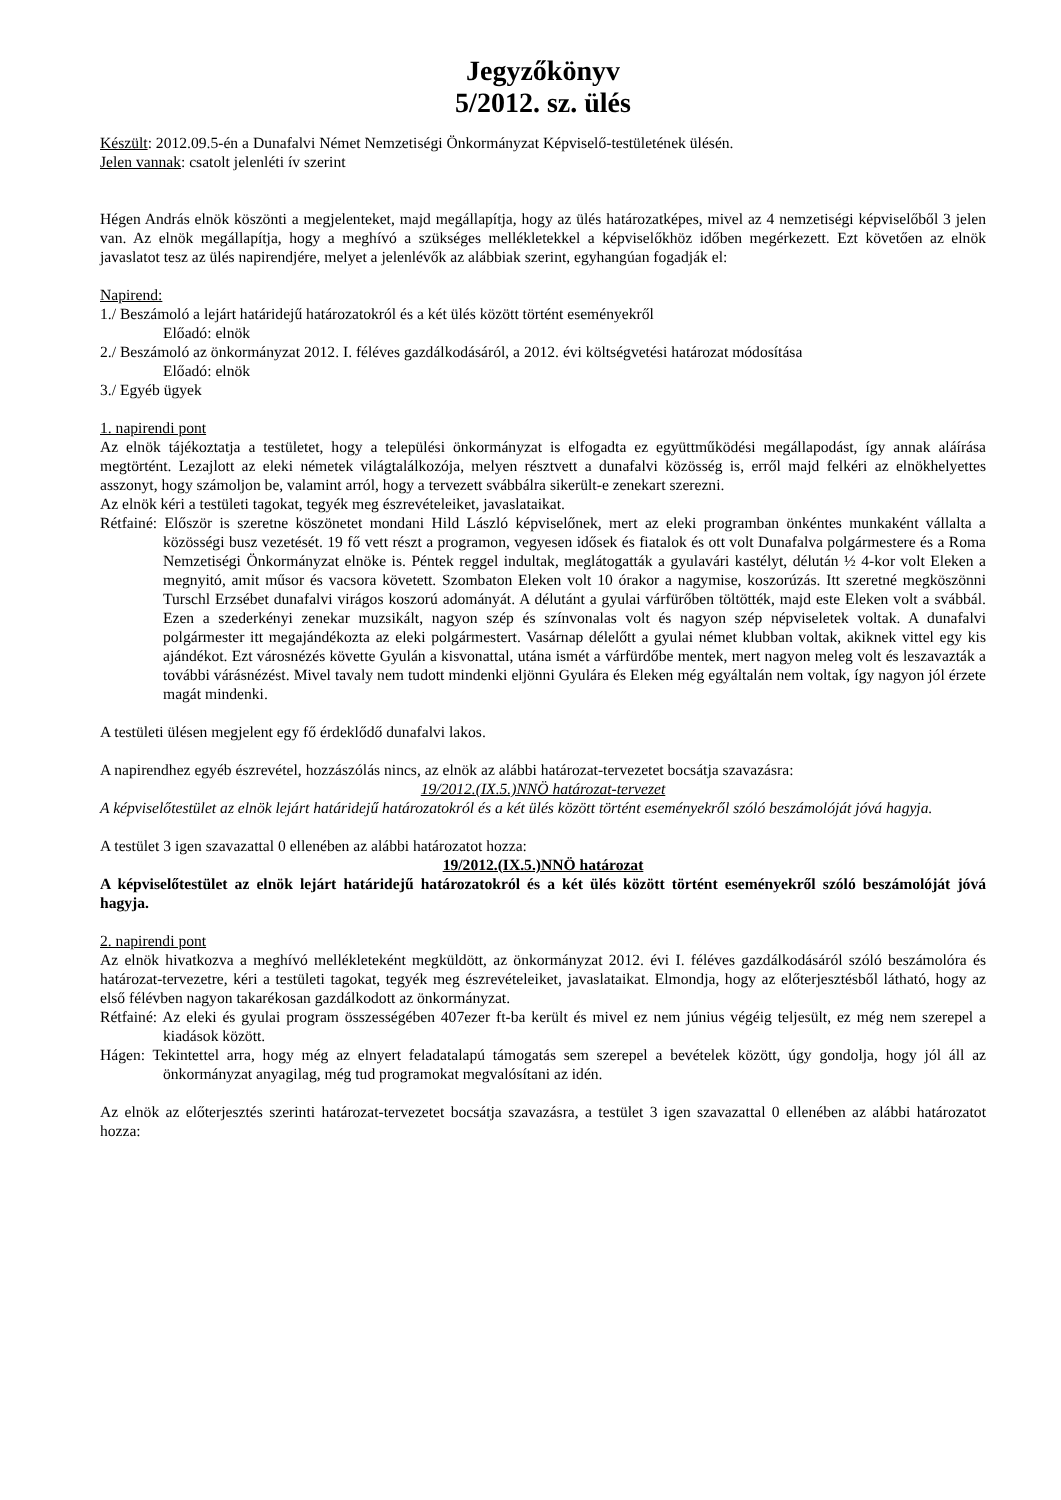Jegyzőkönyv
5/2012. sz. ülés
Készült: 2012.09.5-én a Dunafalvi Német Nemzetiségi Önkormányzat Képviselő-testületének ülésén.
Jelen vannak: csatolt jelenléti ív szerint
Hégen András elnök köszönti a megjelenteket, majd megállapítja, hogy az ülés határozatképes, mivel az 4 nemzetiségi képviselőből 3 jelen van. Az elnök megállapítja, hogy a meghívó a szükséges mellékletekkel a képviselőkhöz időben megérkezett. Ezt követően az elnök javaslatot tesz az ülés napirendjére, melyet a jelenlévők az alábbiak szerint, egyhangúan fogadják el:
Napirend:
1./ Beszámoló a lejárt határidejű határozatokról és a két ülés között történt eseményekről
Előadó: elnök
2./ Beszámoló az önkormányzat 2012. I. féléves gazdálkodásáról, a 2012. évi költségvetési határozat módosítása
Előadó: elnök
3./ Egyéb ügyek
1. napirendi pont
Az elnök tájékoztatja a testületet, hogy a települési önkormányzat is elfogadta ez együttműködési megállapodást, így annak aláírása megtörtént. Lezajlott az eleki németek világtalálkozója, melyen résztvett a dunafalvi közösség is, erről majd felkéri az elnökhelyettes asszonyt, hogy számoljon be, valamint arról, hogy a tervezett svábbálra sikerült-e zenekart szerezni.
Az elnök kéri a testületi tagokat, tegyék meg észrevételeiket, javaslataikat.
Rétfainé: Először is szeretne köszönetet mondani Hild László képviselőnek, mert az eleki programban önkéntes munkaként vállalta a közösségi busz vezetését. 19 fő vett részt a programon, vegyesen idősek és fiatalok és ott volt Dunafalva polgármestere és a Roma Nemzetiségi Önkormányzat elnöke is. Péntek reggel indultak, meglátogatták a gyulavári kastélyt, délután ½ 4-kor volt Eleken a megnyitó, amit műsor és vacsora követett. Szombaton Eleken volt 10 órakor a nagymise, koszorúzás. Itt szeretné megköszönni Turschl Erzsébet dunafalvi virágos koszorú adományát. A délutánt a gyulai várfürőben töltötték, majd este Eleken volt a svábbál. Ezen a szederkényi zenekar muzsikált, nagyon szép és színvonalas volt és nagyon szép népviseletek voltak. A dunafalvi polgármester itt megajándékozta az eleki polgármestert. Vasárnap délelőtt a gyulai német klubban voltak, akiknek vittel egy kis ajándékot. Ezt városnézés követte Gyulán a kisvonattal, utána ismét a várfürdőbe mentek, mert nagyon meleg volt és leszavazták a további várásnézést. Mivel tavaly nem tudott mindenki eljönni Gyulára és Eleken még egyáltalán nem voltak, így nagyon jól érzete magát mindenki.
A testületi ülésen megjelent egy fő érdeklődő dunafalvi lakos.
A napirendhez egyéb észrevétel, hozzászólás nincs, az elnök az alábbi határozat-tervezetet bocsátja szavazásra:
19/2012.(IX.5.)NNÖ határozat-tervezet
A képviselőtestület az elnök lejárt határidejű határozatokról és a két ülés között történt eseményekről szóló beszámolóját jóvá hagyja.
A testület 3 igen szavazattal 0 ellenében az alábbi határozatot hozza:
19/2012.(IX.5.)NNÖ határozat
A képviselőtestület az elnök lejárt határidejű határozatokról és a két ülés között történt eseményekről szóló beszámolóját jóvá hagyja.
2. napirendi pont
Az elnök hivatkozva a meghívó mellékleteként megküldött, az önkormányzat 2012. évi I. féléves gazdálkodásáról szóló beszámolóra és határozat-tervezetre, kéri a testületi tagokat, tegyék meg észrevételeiket, javaslataikat. Elmondja, hogy az előterjesztésből látható, hogy az első félévben nagyon takarékosan gazdálkodott az önkormányzat.
Rétfainé: Az eleki és gyulai program összességében 407ezer ft-ba került és mivel ez nem június végéig teljesült, ez még nem szerepel a kiadások között.
Hágen: Tekintettel arra, hogy még az elnyert feladatalapú támogatás sem szerepel a bevételek között, úgy gondolja, hogy jól áll az önkormányzat anyagilag, még tud programokat megvalósítani az idén.
Az elnök az előterjesztés szerinti határozat-tervezetet bocsátja szavazásra, a testület 3 igen szavazattal 0 ellenében az alábbi határozatot hozza: